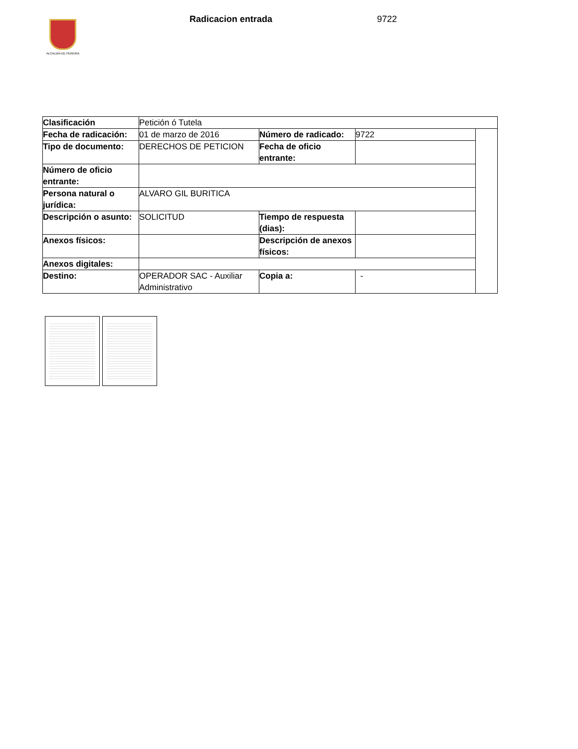ALCALDÍA DE PEREIRA
Radicacion entrada 9722
| Clasificación | Petición ó Tutela | | | |
| Fecha de radicación: | 01 de marzo de 2016 | Número de radicado: | 9722 | |
| Tipo de documento: | DERECHOS DE PETICION | Fecha de oficio entrante: | | |
| Número de oficio entrante: | | | | |
| Persona natural o jurídica: | ALVARO GIL BURITICA | | | |
| Descripción o asunto: | SOLICITUD | Tiempo de respuesta (dias): | | |
| Anexos físicos: | | Descripción de anexos físicos: | | |
| Anexos digitales: | | | | |
| Destino: | OPERADOR SAC - Auxiliar Administrativo | Copia a: | - | |